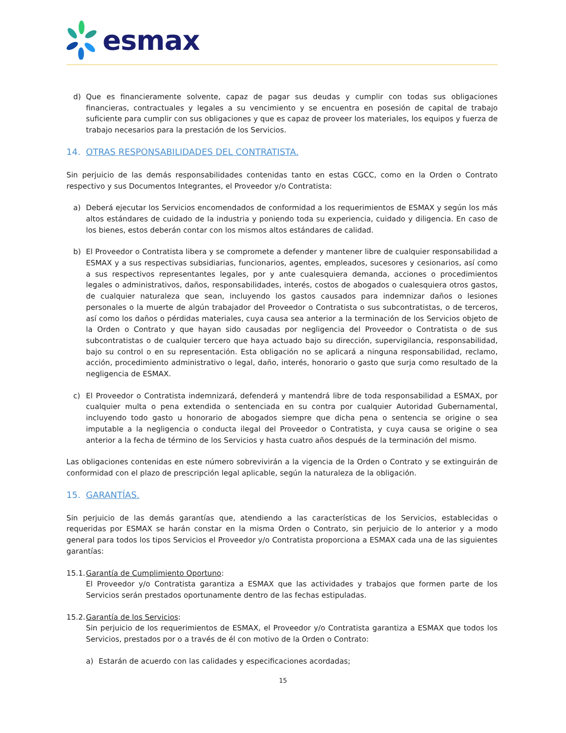esmax
d) Que es financieramente solvente, capaz de pagar sus deudas y cumplir con todas sus obligaciones financieras, contractuales y legales a su vencimiento y se encuentra en posesión de capital de trabajo suficiente para cumplir con sus obligaciones y que es capaz de proveer los materiales, los equipos y fuerza de trabajo necesarios para la prestación de los Servicios.
14. OTRAS RESPONSABILIDADES DEL CONTRATISTA.
Sin perjuicio de las demás responsabilidades contenidas tanto en estas CGCC, como en la Orden o Contrato respectivo y sus Documentos Integrantes, el Proveedor y/o Contratista:
a) Deberá ejecutar los Servicios encomendados de conformidad a los requerimientos de ESMAX y según los más altos estándares de cuidado de la industria y poniendo toda su experiencia, cuidado y diligencia. En caso de los bienes, estos deberán contar con los mismos altos estándares de calidad.
b) El Proveedor o Contratista libera y se compromete a defender y mantener libre de cualquier responsabilidad a ESMAX y a sus respectivas subsidiarias, funcionarios, agentes, empleados, sucesores y cesionarios, así como a sus respectivos representantes legales, por y ante cualesquiera demanda, acciones o procedimientos legales o administrativos, daños, responsabilidades, interés, costos de abogados o cualesquiera otros gastos, de cualquier naturaleza que sean, incluyendo los gastos causados para indemnizar daños o lesiones personales o la muerte de algún trabajador del Proveedor o Contratista o sus subcontratistas, o de terceros, así como los daños o pérdidas materiales, cuya causa sea anterior a la terminación de los Servicios objeto de la Orden o Contrato y que hayan sido causadas por negligencia del Proveedor o Contratista o de sus subcontratistas o de cualquier tercero que haya actuado bajo su dirección, supervigilancia, responsabilidad, bajo su control o en su representación. Esta obligación no se aplicará a ninguna responsabilidad, reclamo, acción, procedimiento administrativo o legal, daño, interés, honorario o gasto que surja como resultado de la negligencia de ESMAX.
c) El Proveedor o Contratista indemnizará, defenderá y mantendrá libre de toda responsabilidad a ESMAX, por cualquier multa o pena extendida o sentenciada en su contra por cualquier Autoridad Gubernamental, incluyendo todo gasto u honorario de abogados siempre que dicha pena o sentencia se origine o sea imputable a la negligencia o conducta ilegal del Proveedor o Contratista, y cuya causa se origine o sea anterior a la fecha de término de los Servicios y hasta cuatro años después de la terminación del mismo.
Las obligaciones contenidas en este número sobrevivirán a la vigencia de la Orden o Contrato y se extinguirán de conformidad con el plazo de prescripción legal aplicable, según la naturaleza de la obligación.
15. GARANTÍAS.
Sin perjuicio de las demás garantías que, atendiendo a las características de los Servicios, establecidas o requeridas por ESMAX se harán constar en la misma Orden o Contrato, sin perjuicio de lo anterior y a modo general para todos los tipos Servicios el Proveedor y/o Contratista proporciona a ESMAX cada una de las siguientes garantías:
15.1. Garantía de Cumplimiento Oportuno:
El Proveedor y/o Contratista garantiza a ESMAX que las actividades y trabajos que formen parte de los Servicios serán prestados oportunamente dentro de las fechas estipuladas.
15.2. Garantía de los Servicios:
Sin perjuicio de los requerimientos de ESMAX, el Proveedor y/o Contratista garantiza a ESMAX que todos los Servicios, prestados por o a través de él con motivo de la Orden o Contrato:
a) Estarán de acuerdo con las calidades y especificaciones acordadas;
15